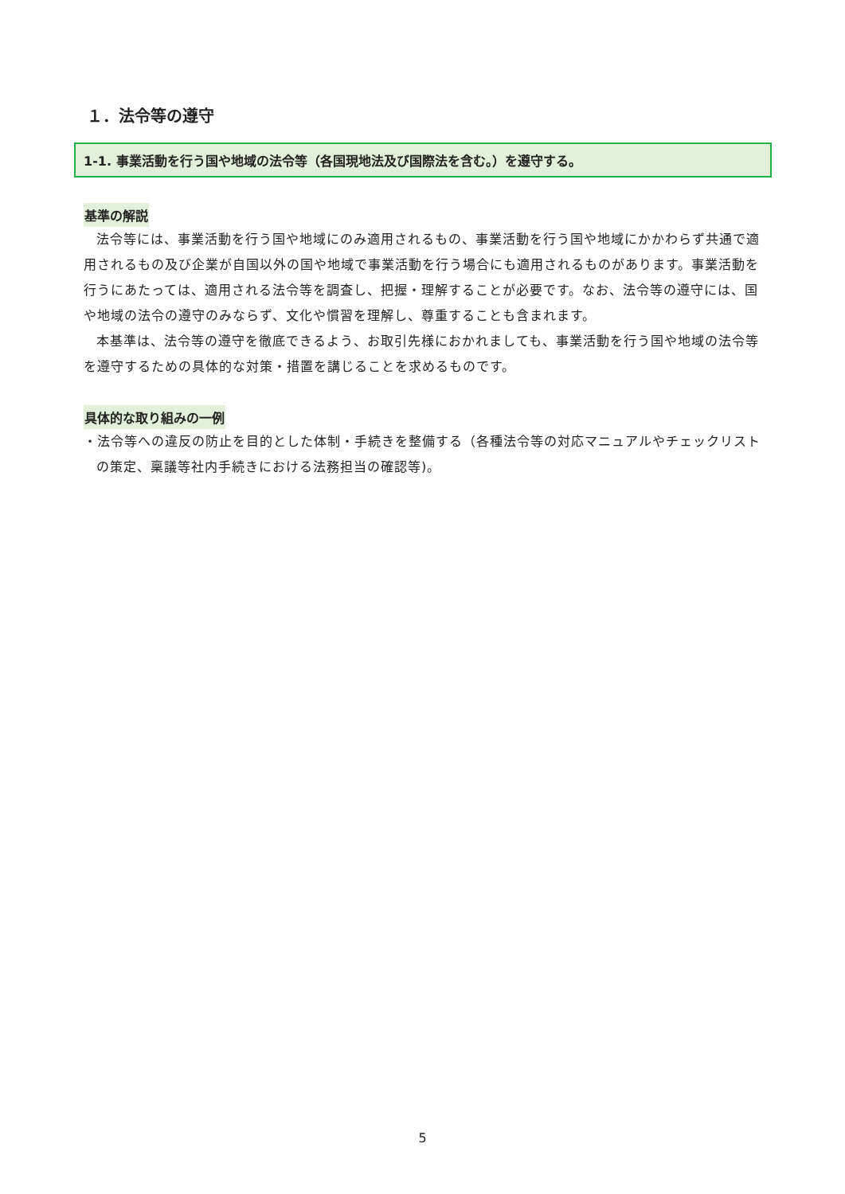１．法令等の遵守
1-1. 事業活動を行う国や地域の法令等（各国現地法及び国際法を含む。）を遵守する。
基準の解説
法令等には、事業活動を行う国や地域にのみ適用されるもの、事業活動を行う国や地域にかかわらず共通で適用されるもの及び企業が自国以外の国や地域で事業活動を行う場合にも適用されるものがあります。事業活動を行うにあたっては、適用される法令等を調査し、把握・理解することが必要です。なお、法令等の遵守には、国や地域の法令の遵守のみならず、文化や慣習を理解し、尊重することも含まれます。
本基準は、法令等の遵守を徹底できるよう、お取引先様におかれましても、事業活動を行う国や地域の法令等を遵守するための具体的な対策・措置を講じることを求めるものです。
具体的な取り組みの一例
・法令等への違反の防止を目的とした体制・手続きを整備する（各種法令等の対応マニュアルやチェックリストの策定、稟議等社内手続きにおける法務担当の確認等)。
5